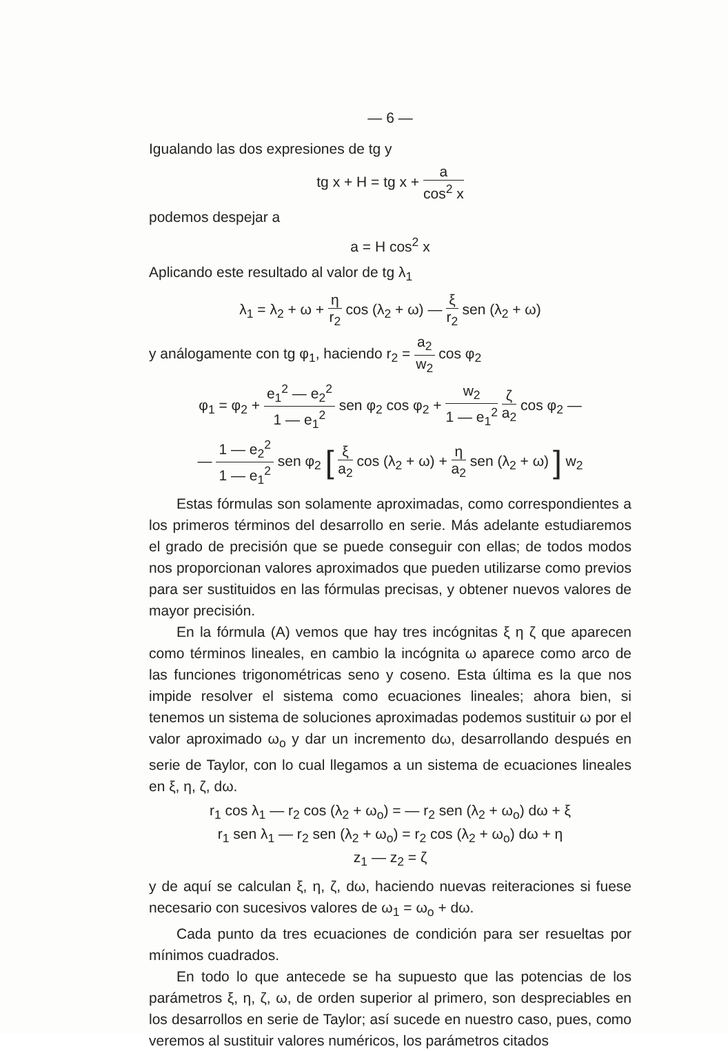— 6 —
Igualando las dos expresiones de tg y
tg x + H = tg x + a cos<sup>2</sup> x
podemos despejar a
a = H cos<sup>2</sup> x
Aplicando este resultado al valor de tg λ<sub>1</sub>
λ<sub>1</sub> = λ<sub>2</sub> + ω + η r<sub>2</sub> cos (λ<sub>2</sub> + ω) — ξ r<sub>2</sub> sen (λ<sub>2</sub> + ω)
y análogamente con tg φ<sub>1</sub>, haciendo r<sub>2</sub> = a<sub>2</sub> w<sub>2</sub> cos φ<sub>2</sub>
φ<sub>1</sub> = φ<sub>2</sub> + e<sub>1</sub><sup>2</sup> — e<sub>2</sub><sup>2</sup> 1 — e<sub>1</sub><sup>2</sup> sen φ<sub>2</sub> cos φ<sub>2</sub> + w<sub>2</sub> 1 — e<sub>1</sub><sup>2</sup> ζ a<sub>2</sub> cos φ<sub>2</sub> —
— 1 — e<sub>2</sub><sup>2</sup> 1 — e<sub>1</sub><sup>2</sup> sen φ<sub>2</sub> [ ξ a<sub>2</sub> cos (λ<sub>2</sub> + ω) + η a<sub>2</sub> sen (λ<sub>2</sub> + ω) ] w<sub>2</sub>
Estas fórmulas son solamente aproximadas, como correspondientes a los primeros términos del desarrollo en serie. Más adelante estudiaremos el grado de precisión que se puede conseguir con ellas; de todos modos nos proporcionan valores aproximados que pueden utilizarse como previos para ser sustituidos en las fórmulas precisas, y obtener nuevos valores de mayor precisión.
En la fórmula (A) vemos que hay tres incógnitas ξ η ζ que aparecen como términos lineales, en cambio la incógnita ω aparece como arco de las funciones trigonométricas seno y coseno. Esta última es la que nos impide resolver el sistema como ecuaciones lineales; ahora bien, si tenemos un sistema de soluciones aproximadas podemos sustituir ω por el valor aproximado ω<sub>o</sub> y dar un incremento dω, desarrollando después en serie de Taylor, con lo cual llegamos a un sistema de ecuaciones lineales en ξ, η, ζ, dω.
r<sub>1</sub> cos λ<sub>1</sub> — r<sub>2</sub> cos (λ<sub>2</sub> + ω<sub>o</sub>) = — r<sub>2</sub> sen (λ<sub>2</sub> + ω<sub>o</sub>) dω + ξ
r<sub>1</sub> sen λ<sub>1</sub> — r<sub>2</sub> sen (λ<sub>2</sub> + ω<sub>o</sub>) = r<sub>2</sub> cos (λ<sub>2</sub> + ω<sub>o</sub>) dω + η
z<sub>1</sub> — z<sub>2</sub> = ζ
y de aquí se calculan ξ, η, ζ, dω, haciendo nuevas reiteraciones si fuese necesario con sucesivos valores de ω<sub>1</sub> = ω<sub>o</sub> + dω.
Cada punto da tres ecuaciones de condición para ser resueltas por mínimos cuadrados.
En todo lo que antecede se ha supuesto que las potencias de los parámetros ξ, η, ζ, ω, de orden superior al primero, son despreciables en los desarrollos en serie de Taylor; así sucede en nuestro caso, pues, como veremos al sustituir valores numéricos, los parámetros citados